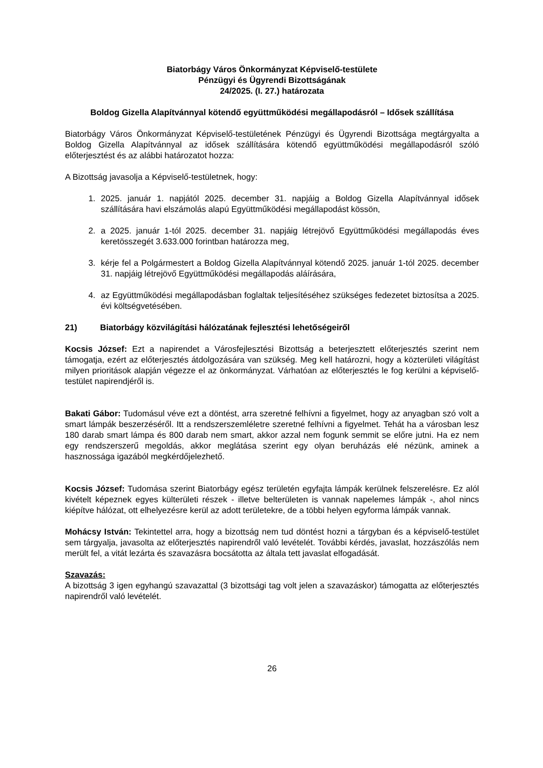Biatorbágy Város Önkormányzat Képviselő-testülete
Pénzügyi és Ügyrendi Bizottságának
24/2025. (I. 27.) határozata
Boldog Gizella Alapítvánnyal kötendő együttműködési megállapodásról – Idősek szállítása
Biatorbágy Város Önkormányzat Képviselő-testületének Pénzügyi és Ügyrendi Bizottsága megtárgyalta a Boldog Gizella Alapítvánnyal az idősek szállítására kötendő együttműködési megállapodásról szóló előterjesztést és az alábbi határozatot hozza:
A Bizottság javasolja a Képviselő-testületnek, hogy:
1. 2025. január 1. napjától 2025. december 31. napjáig a Boldog Gizella Alapítvánnyal idősek szállítására havi elszámolás alapú Együttműködési megállapodást kössön,
2. a 2025. január 1-tól 2025. december 31. napjáig létrejövő Együttműködési megállapodás éves keretösszegét 3.633.000 forintban határozza meg,
3. kérje fel a Polgármestert a Boldog Gizella Alapítvánnyal kötendő 2025. január 1-tól 2025. december 31. napjáig létrejövő Együttműködési megállapodás aláírására,
4. az Együttműködési megállapodásban foglaltak teljesítéséhez szükséges fedezetet biztosítsa a 2025. évi költségvetésében.
21) Biatorbágy közvilágítási hálózatának fejlesztési lehetőségeiről
Kocsis József: Ezt a napirendet a Városfejlesztési Bizottság a beterjesztett előterjesztés szerint nem támogatja, ezért az előterjesztés átdolgozására van szükség. Meg kell határozni, hogy a közterületi világítást milyen prioritások alapján végezze el az önkormányzat. Várhatóan az előterjesztés le fog kerülni a képviselő-testület napirendjéről is.
Bakati Gábor: Tudomásul véve ezt a döntést, arra szeretné felhívni a figyelmet, hogy az anyagban szó volt a smart lámpák beszerzéséről. Itt a rendszerszemléletre szeretné felhívni a figyelmet. Tehát ha a városban lesz 180 darab smart lámpa és 800 darab nem smart, akkor azzal nem fogunk semmit se előre jutni. Ha ez nem egy rendszerszerű megoldás, akkor meglátása szerint egy olyan beruházás elé nézünk, aminek a hasznossága igazából megkérdőjelezhető.
Kocsis József: Tudomása szerint Biatorbágy egész területén egyfajta lámpák kerülnek felszerelésre. Ez alól kivételt képeznek egyes külterületi részek - illetve belterületen is vannak napelemes lámpák -, ahol nincs kiépítve hálózat, ott elhelyezésre kerül az adott területekre, de a többi helyen egyforma lámpák vannak.
Mohácsy István: Tekintettel arra, hogy a bizottság nem tud döntést hozni a tárgyban és a képviselő-testület sem tárgyalja, javasolta az előterjesztés napirendről való levételét. További kérdés, javaslat, hozzászólás nem merült fel, a vitát lezárta és szavazásra bocsátotta az általa tett javaslat elfogadását.
Szavazás:
A bizottság 3 igen egyhangú szavazattal (3 bizottsági tag volt jelen a szavazáskor) támogatta az előterjesztés napirendről való levételét.
26